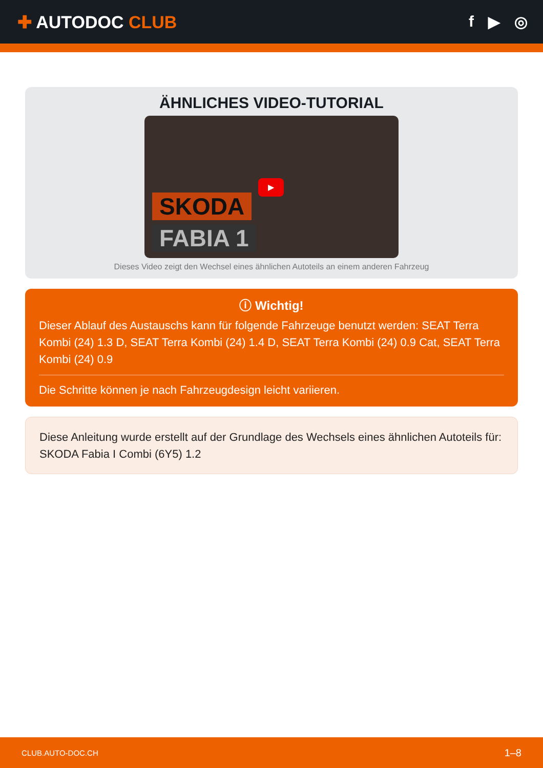✚ AUTODOC CLUB f ▶ ◎
ÄHNLICHES VIDEO-TUTORIAL
SKODA
FABIA 1
▶
Dieses Video zeigt den Wechsel eines ähnlichen Autoteils an einem anderen Fahrzeug
ⓘ Wichtig!
Dieser Ablauf des Austauschs kann für folgende Fahrzeuge benutzt werden: SEAT Terra Kombi (24) 1.3 D, SEAT Terra Kombi (24) 1.4 D, SEAT Terra Kombi (24) 0.9 Cat, SEAT Terra Kombi (24) 0.9
Die Schritte können je nach Fahrzeugdesign leicht variieren.
Diese Anleitung wurde erstellt auf der Grundlage des Wechsels eines ähnlichen Autoteils für: SKODA Fabia I Combi (6Y5) 1.2
CLUB.AUTO-DOC.CH 1–8